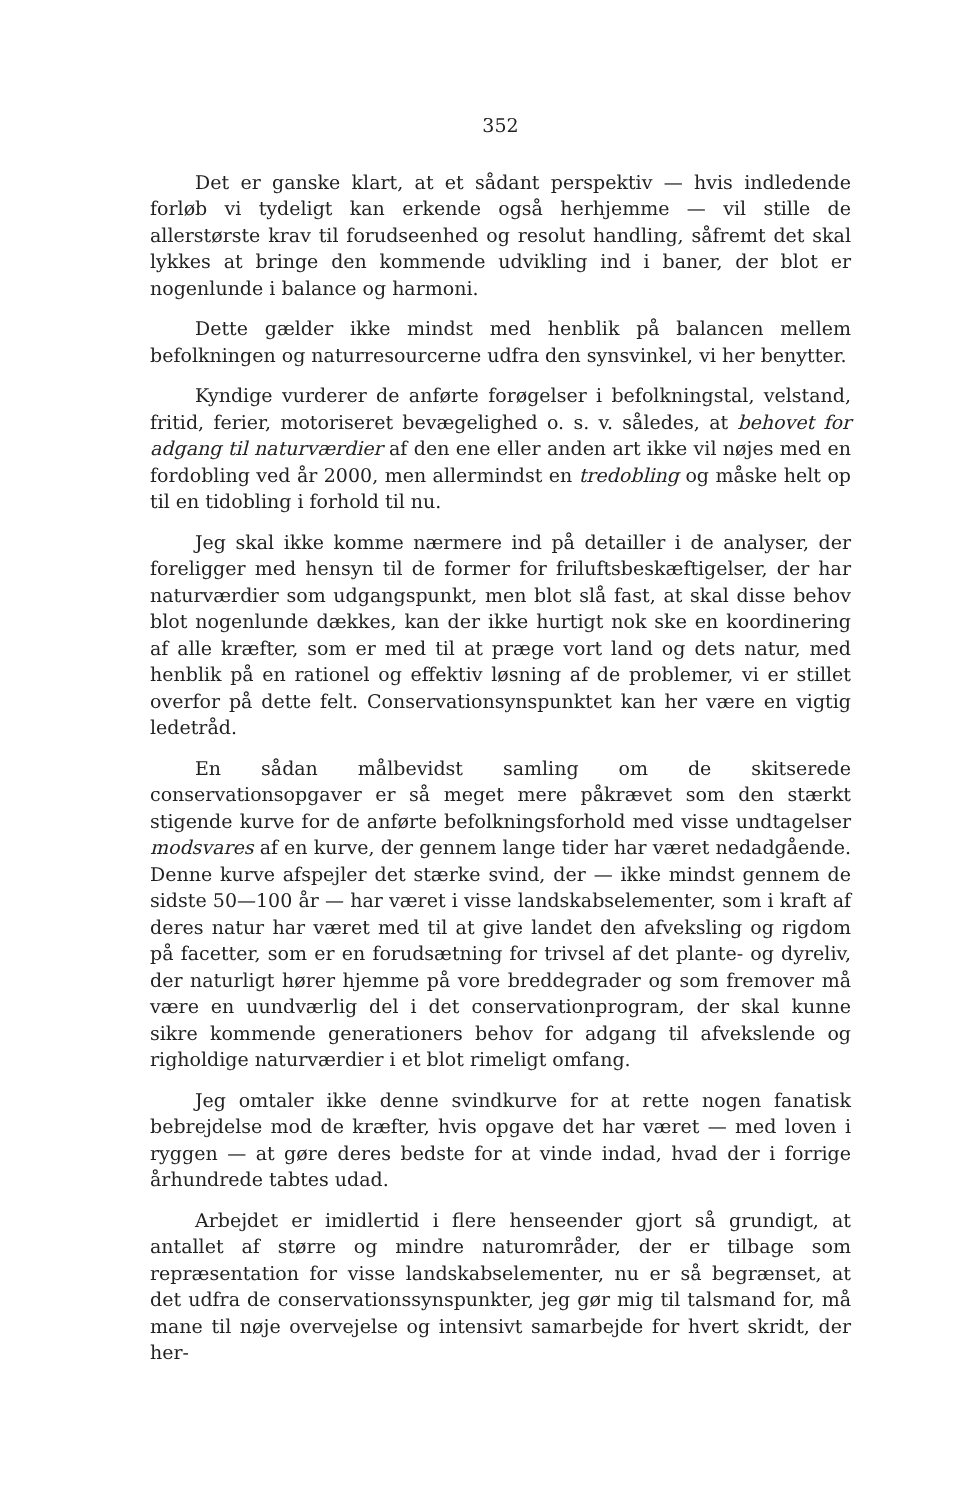352
Det er ganske klart, at et sådant perspektiv — hvis indledende forløb vi tydeligt kan erkende også herhjemme — vil stille de allerstørste krav til forudseenhed og resolut handling, såfremt det skal lykkes at bringe den kommende udvikling ind i baner, der blot er nogenlunde i balance og harmoni.
Dette gælder ikke mindst med henblik på balancen mellem befolkningen og naturresourcerne udfra den synsvinkel, vi her benytter.
Kyndige vurderer de anførte forøgelser i befolkningstal, velstand, fritid, ferier, motoriseret bevægelighed o. s. v. således, at behovet for adgang til naturværdier af den ene eller anden art ikke vil nøjes med en fordobling ved år 2000, men allermindst en tredobling og måske helt op til en tidobling i forhold til nu.
Jeg skal ikke komme nærmere ind på detailler i de analyser, der foreligger med hensyn til de former for friluftsbeskæftigelser, der har naturværdier som udgangspunkt, men blot slå fast, at skal disse behov blot nogenlunde dækkes, kan der ikke hurtigt nok ske en koordinering af alle kræfter, som er med til at præge vort land og dets natur, med henblik på en rationel og effektiv løsning af de problemer, vi er stillet overfor på dette felt. Conservationsynspunktet kan her være en vigtig ledetråd.
En sådan målbevidst samling om de skitserede conservationsopgaver er så meget mere påkrævet som den stærkt stigende kurve for de anførte befolkningsforhold med visse undtagelser modsvares af en kurve, der gennem lange tider har været nedadgående. Denne kurve afspejler det stærke svind, der — ikke mindst gennem de sidste 50—100 år — har været i visse landskabselementer, som i kraft af deres natur har været med til at give landet den afveksling og rigdom på facetter, som er en forudsætning for trivsel af det plante- og dyreliv, der naturligt hører hjemme på vore breddegrader og som fremover må være en uundværlig del i det conservationprogram, der skal kunne sikre kommende generationers behov for adgang til afvekslende og righoldige naturværdier i et blot rimeligt omfang.
Jeg omtaler ikke denne svindkurve for at rette nogen fanatisk bebrejdelse mod de kræfter, hvis opgave det har været — med loven i ryggen — at gøre deres bedste for at vinde indad, hvad der i forrige århundrede tabtes udad.
Arbejdet er imidlertid i flere henseender gjort så grundigt, at antallet af større og mindre naturområder, der er tilbage som repræsentation for visse landskabselementer, nu er så begrænset, at det udfra de conservationssynspunkter, jeg gør mig til talsmand for, må mane til nøje overvejelse og intensivt samarbejde for hvert skridt, der her-